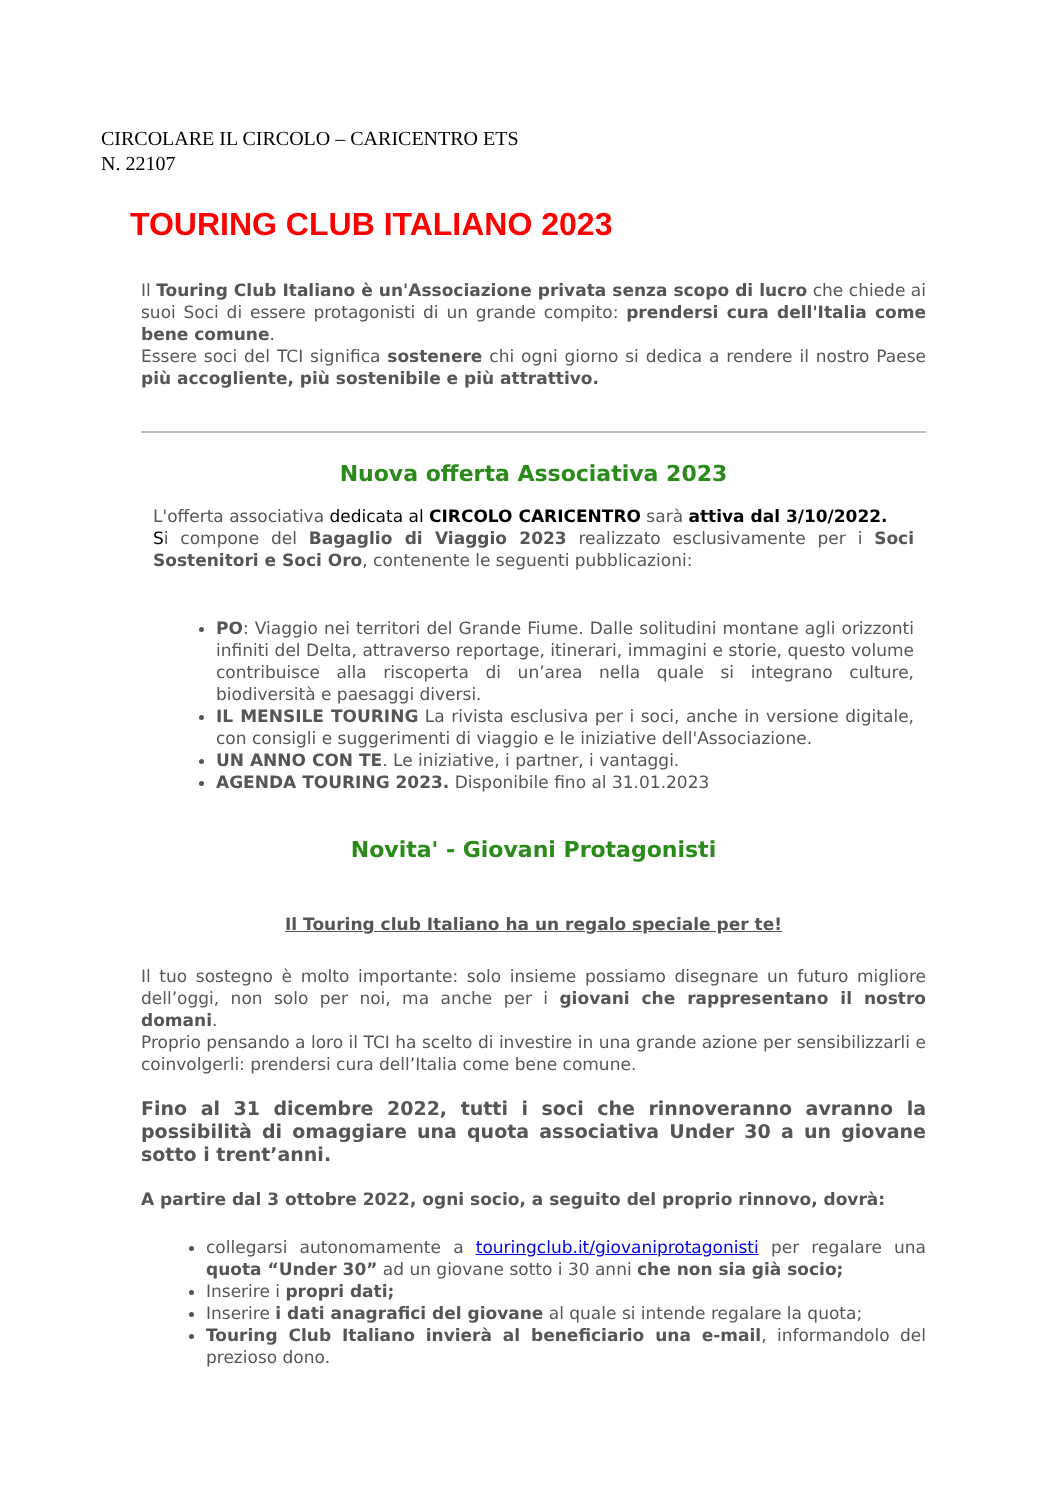CIRCOLARE IL CIRCOLO – CARICENTRO ETS
N. 22107
TOURING CLUB ITALIANO 2023
Il Touring Club Italiano è un'Associazione privata senza scopo di lucro che chiede ai suoi Soci di essere protagonisti di un grande compito: prendersi cura dell'Italia come bene comune.
Essere soci del TCI significa sostenere chi ogni giorno si dedica a rendere il nostro Paese più accogliente, più sostenibile e più attrattivo.
Nuova offerta Associativa 2023
L'offerta associativa dedicata al CIRCOLO CARICENTRO sarà attiva dal 3/10/2022.
Si compone del Bagaglio di Viaggio 2023 realizzato esclusivamente per i Soci Sostenitori e Soci Oro, contenente le seguenti pubblicazioni:
PO: Viaggio nei territori del Grande Fiume. Dalle solitudini montane agli orizzonti infiniti del Delta, attraverso reportage, itinerari, immagini e storie, questo volume contribuisce alla riscoperta di un’area nella quale si integrano culture, biodiversità e paesaggi diversi.
IL MENSILE TOURING La rivista esclusiva per i soci, anche in versione digitale, con consigli e suggerimenti di viaggio e le iniziative dell'Associazione.
UN ANNO CON TE. Le iniziative, i partner, i vantaggi.
AGENDA TOURING 2023. Disponibile fino al 31.01.2023
Novita' - Giovani Protagonisti
Il Touring club Italiano ha un regalo speciale per te!
Il tuo sostegno è molto importante: solo insieme possiamo disegnare un futuro migliore dell’oggi, non solo per noi, ma anche per i giovani che rappresentano il nostro domani.
Proprio pensando a loro il TCI ha scelto di investire in una grande azione per sensibilizzarli e coinvolgerli: prendersi cura dell’Italia come bene comune.
Fino al 31 dicembre 2022, tutti i soci che rinnoveranno avranno la possibilità di omaggiare una quota associativa Under 30 a un giovane sotto i trent’anni.
A partire dal 3 ottobre 2022, ogni socio, a seguito del proprio rinnovo, dovrà:
collegarsi autonomamente a touringclub.it/giovaniprotagonisti per regalare una quota “Under 30” ad un giovane sotto i 30 anni che non sia già socio;
Inserire i propri dati;
Inserire i dati anagrafici del giovane al quale si intende regalare la quota;
Touring Club Italiano invierà al beneficiario una e-mail, informandolo del prezioso dono.